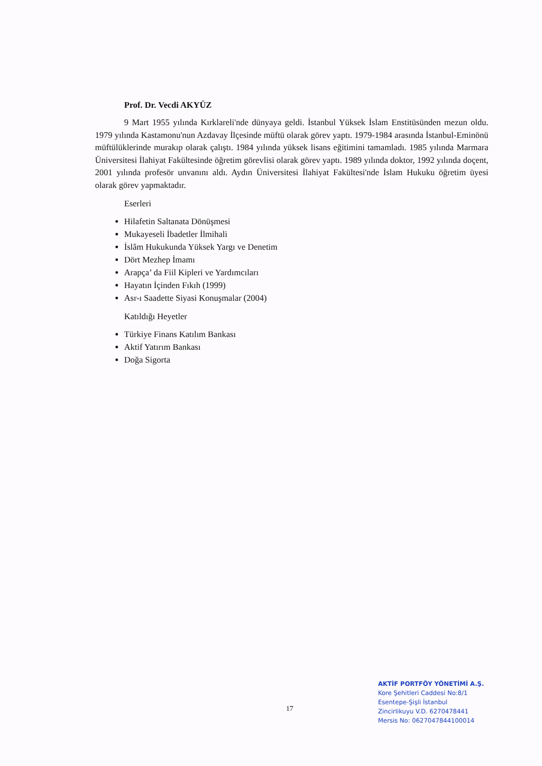Prof. Dr. Vecdi AKYÜZ
9 Mart 1955 yılında Kırklareli'nde dünyaya geldi. İstanbul Yüksek İslam Enstitüsünden mezun oldu. 1979 yılında Kastamonu'nun Azdavay İlçesinde müftü olarak görev yaptı. 1979-1984 arasında İstanbul-Eminönü müftülüklerinde murakıp olarak çalıştı. 1984 yılında yüksek lisans eğitimini tamamladı. 1985 yılında Marmara Üniversitesi İlahiyat Fakültesinde öğretim görevlisi olarak görev yaptı. 1989 yılında doktor, 1992 yılında doçent, 2001 yılında profesör unvanını aldı. Aydın Üniversitesi İlahiyat Fakültesi'nde İslam Hukuku öğretim üyesi olarak görev yapmaktadır.
Eserleri
Hilafetin Saltanata Dönüşmesi
Mukayeseli İbadetler İlmihali
İslâm Hukukunda Yüksek Yargı ve Denetim
Dört Mezhep İmamı
Arapça’ da Fiil Kipleri ve Yardımcıları
Hayatın İçinden Fıkıh (1999)
Asr-ı Saadette Siyasi Konuşmalar (2004)
Katıldığı Heyetler
Türkiye Finans Katılım Bankası
Aktif Yatırım Bankası
Doğa Sigorta
17
AKTİF PORTFÖY YÖNETİMİ A.Ş.
Kore Şehitleri Caddesi No:8/1
Esentepe-Şişli İstanbul
Zincirlikuyu V.D. 6270478441
Mersis No: 0627047844100014